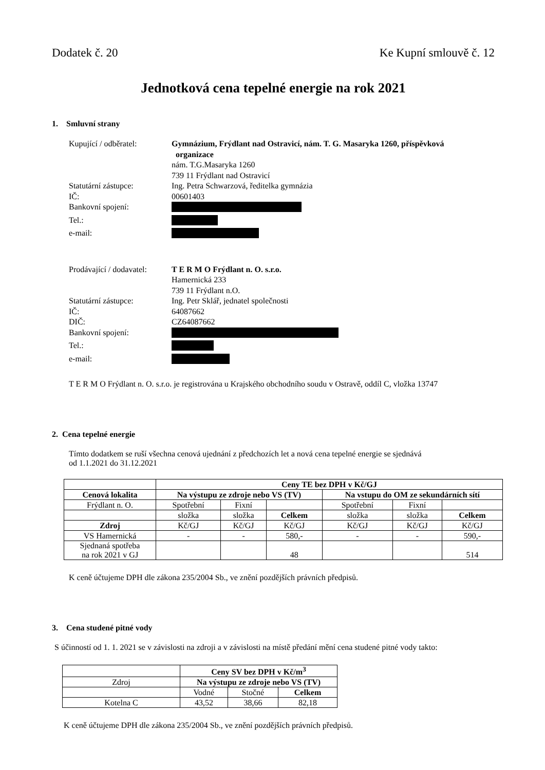Dodatek č. 20 Ke Kupní smlouvě č. 12
Jednotková cena tepelné energie na rok 2021
1. Smluvní strany
Kupující / odběratel:
Gymnázium, Frýdlant nad Ostravicí, nám. T. G. Masaryka 1260, příspěvková
organizace
nám. T.G.Masaryka 1260
739 11 Frýdlant nad Ostravicí
Statutární zástupce:
Ing. Petra Schwarzová, ředitelka gymnázia
IČ:
00601403
Bankovní spojení:
Tel.:
e-mail:
Prodávající / dodavatel:
T E R M O Frýdlant n. O. s.r.o.
Hamernická 233
739 11 Frýdlant n.O.
Statutární zástupce:
Ing. Petr Sklář, jednatel společnosti
IČ:
64087662
DIČ:
CZ64087662
Bankovní spojení:
Tel.:
e-mail:
T E R M O Frýdlant n. O. s.r.o. je registrována u Krajského obchodního soudu v Ostravě, oddíl C, vložka 13747
2. Cena tepelné energie
Tímto dodatkem se ruší všechna cenová ujednání z předchozích let a nová cena tepelné energie se sjednává
od 1.1.2021 do 31.12.2021
| | Ceny TE bez DPH v Kč/GJ | | | | | |
| Cenová lokalita | Na výstupu ze zdroje nebo VS (TV) | | | Na vstupu do OM ze sekundárních sítí | | |
| Frýdlant n. O. | Spotřební | Fixní | | Spotřební | Fixní | |
| | složka | složka | Celkem | složka | složka | Celkem |
| Zdroj | Kč/GJ | Kč/GJ | Kč/GJ | Kč/GJ | Kč/GJ | Kč/GJ |
| VS Hamernická | - | - | 580,- | - | - | 590,- |
| Sjednaná spotřeba na rok 2021 v GJ | | | 48 | | | 514 |
K ceně účtujeme DPH dle zákona 235/2004 Sb., ve znění pozdějších právních předpisů.
3. Cena studené pitné vody
S účinností od 1. 1. 2021 se v závislosti na zdroji a v závislosti na místě předání mění cena studené pitné vody takto:
| | Ceny SV bez DPH v Kč/m<sup>3</sup> | | |
| Zdroj | Na výstupu ze zdroje nebo VS (TV) | | |
| | Vodné | Stočné | Celkem |
| Kotelna C | 43,52 | 38,66 | 82,18 |
K ceně účtujeme DPH dle zákona 235/2004 Sb., ve znění pozdějších právních předpisů.